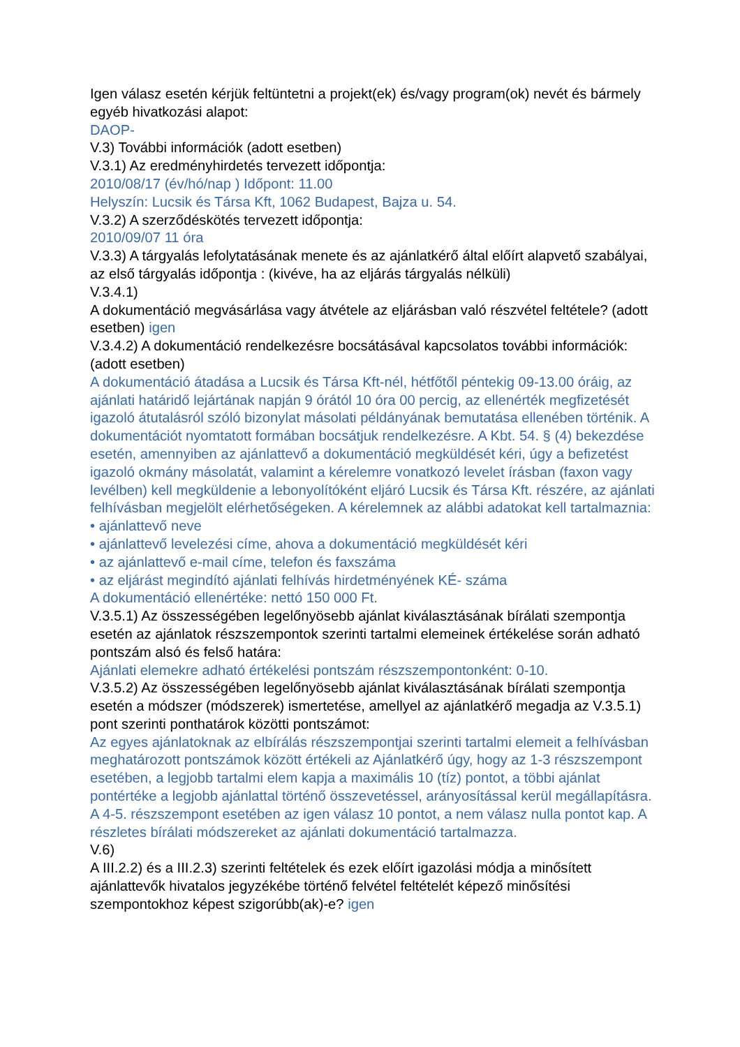Igen válasz esetén kérjük feltüntetni a projekt(ek) és/vagy program(ok) nevét és bármely egyéb hivatkozási alapot:
DAOP-
V.3) További információk (adott esetben)
V.3.1) Az eredményhirdetés tervezett időpontja:
2010/08/17 (év/hó/nap ) Időpont: 11.00
Helyszín: Lucsik és Társa Kft, 1062 Budapest, Bajza u. 54.
V.3.2) A szerződéskötés tervezett időpontja:
2010/09/07 11 óra
V.3.3) A tárgyalás lefolytatásának menete és az ajánlatkérő által előírt alapvető szabályai, az első tárgyalás időpontja : (kivéve, ha az eljárás tárgyalás nélküli)
V.3.4.1)
A dokumentáció megvásárlása vagy átvétele az eljárásban való részvétel feltétele? (adott esetben) igen
V.3.4.2) A dokumentáció rendelkezésre bocsátásával kapcsolatos további információk: (adott esetben)
A dokumentáció átadása a Lucsik és Társa Kft-nél, hétfőtől péntekig 09-13.00 óráig, az ajánlati határidő lejártának napján 9 órától 10 óra 00 percig, az ellenérték megfizetését igazoló átutalásról szóló bizonylat másolati példányának bemutatása ellenében történik. A dokumentációt nyomtatott formában bocsátjuk rendelkezésre. A Kbt. 54. § (4) bekezdése esetén, amennyiben az ajánlattevő a dokumentáció megküldését kéri, úgy a befizetést igazoló okmány másolatát, valamint a kérelemre vonatkozó levelet írásban (faxon vagy levélben) kell megküldenie a lebonyolítóként eljáró Lucsik és Társa Kft. részére, az ajánlati felhívásban megjelölt elérhetőségeken. A kérelemnek az alábbi adatokat kell tartalmaznia:
• ajánlattevő neve
• ajánlattevő levelezési címe, ahova a dokumentáció megküldését kéri
• az ajánlattevő e-mail címe, telefon és faxszáma
• az eljárást megindító ajánlati felhívás hirdetményének KÉ- száma
A dokumentáció ellenértéke: nettó 150 000 Ft.
V.3.5.1) Az összességében legelőnyösebb ajánlat kiválasztásának bírálati szempontja esetén az ajánlatok részszempontok szerinti tartalmi elemeinek értékelése során adható pontszám alsó és felső határa:
Ajánlati elemekre adható értékelési pontszám részszempontonként: 0-10.
V.3.5.2) Az összességében legelőnyösebb ajánlat kiválasztásának bírálati szempontja esetén a módszer (módszerek) ismertetése, amellyel az ajánlatkérő megadja az V.3.5.1) pont szerinti ponthatárok közötti pontszámot:
Az egyes ajánlatoknak az elbírálás részszempontjai szerinti tartalmi elemeit a felhívásban meghatározott pontszámok között értékeli az Ajánlatkérő úgy, hogy az 1-3 részszempont esetében, a legjobb tartalmi elem kapja a maximális 10 (tíz) pontot, a többi ajánlat pontértéke a legjobb ajánlattal történő összevetéssel, arányosítással kerül megállapításra. A 4-5. részszempont esetében az igen válasz 10 pontot, a nem válasz nulla pontot kap. A részletes bírálati módszereket az ajánlati dokumentáció tartalmazza.
V.6)
A III.2.2) és a III.2.3) szerinti feltételek és ezek előírt igazolási módja a minősített ajánlattevők hivatalos jegyzékébe történő felvétel feltételét képező minősítési szempontokhoz képest szigorúbb(ak)-e? igen